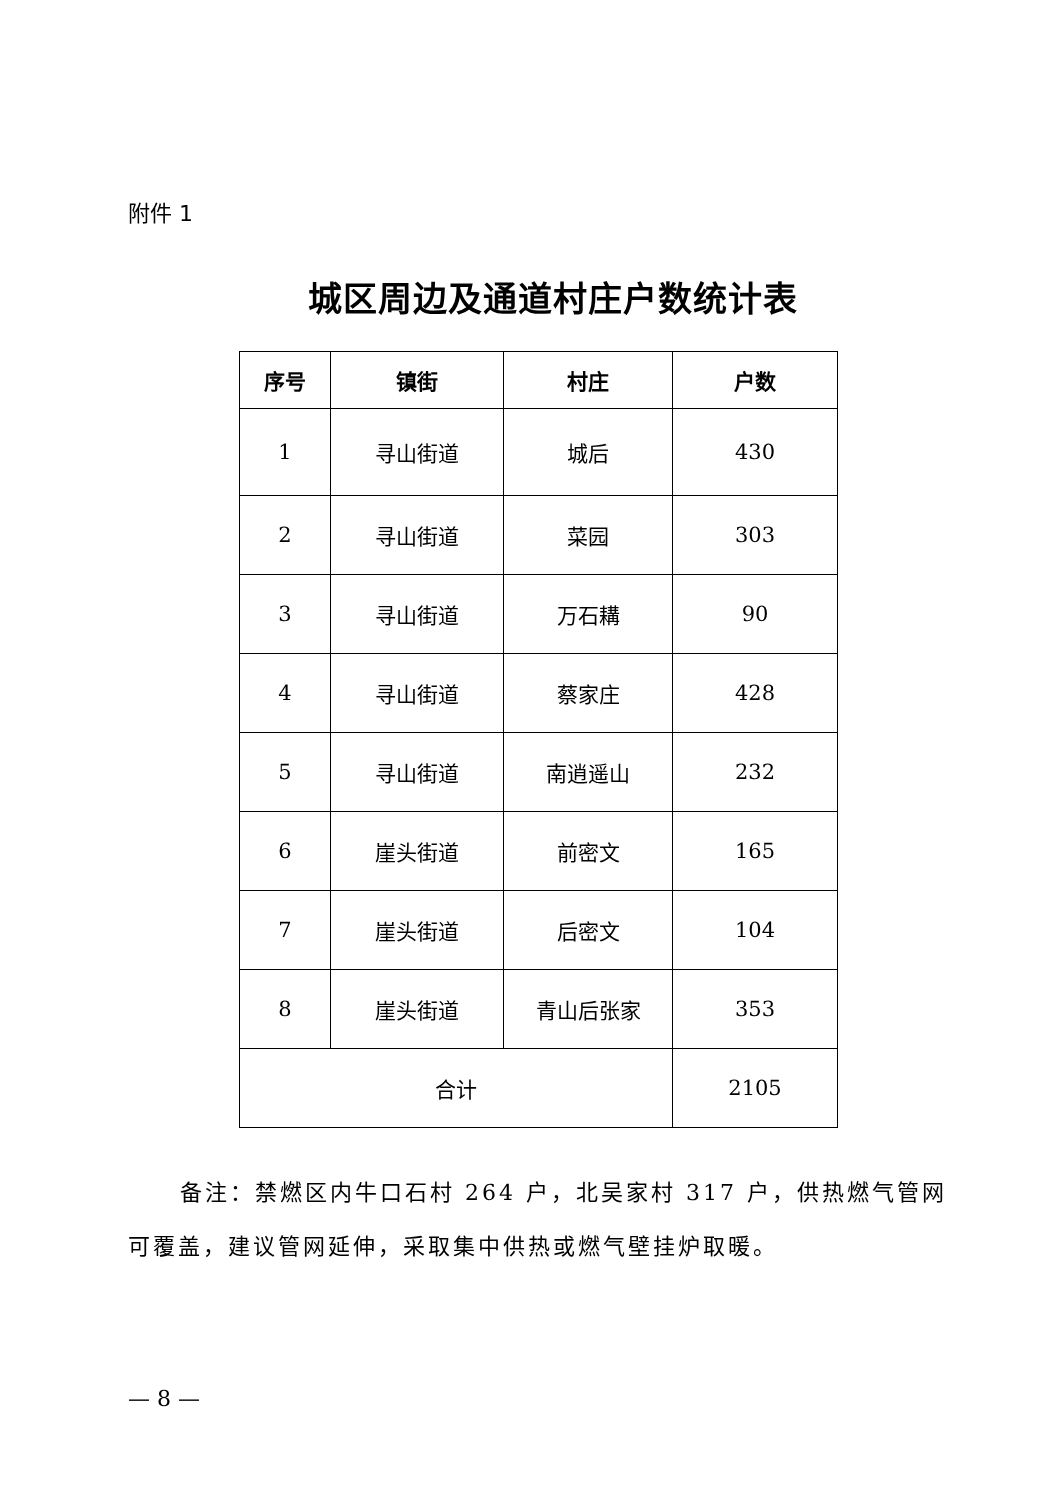附件 1
城区周边及通道村庄户数统计表
| 序号 | 镇街 | 村庄 | 户数 |
| --- | --- | --- | --- |
| 1 | 寻山街道 | 城后 | 430 |
| 2 | 寻山街道 | 菜园 | 303 |
| 3 | 寻山街道 | 万石耩 | 90 |
| 4 | 寻山街道 | 蔡家庄 | 428 |
| 5 | 寻山街道 | 南逍遥山 | 232 |
| 6 | 崖头街道 | 前密文 | 165 |
| 7 | 崖头街道 | 后密文 | 104 |
| 8 | 崖头街道 | 青山后张家 | 353 |
| 合计 | | | 2105 |
备注：禁燃区内牛口石村 264 户，北吴家村 317 户，供热燃气管网可覆盖，建议管网延伸，采取集中供热或燃气壁挂炉取暖。
— 8 —